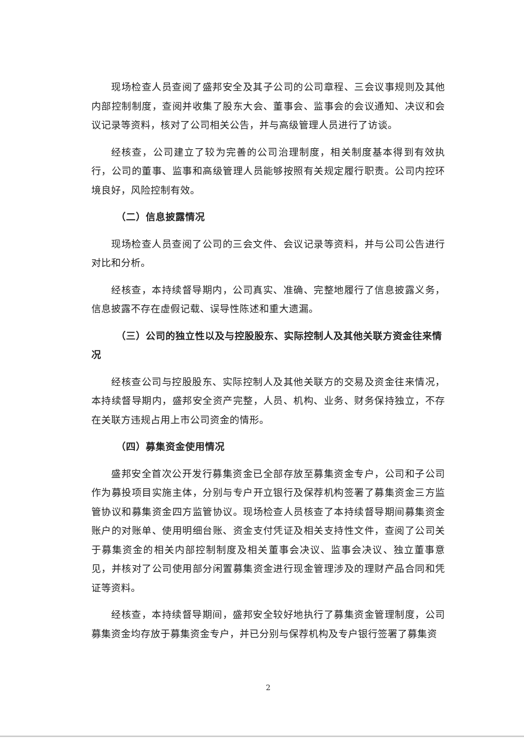现场检查人员查阅了盛邦安全及其子公司的公司章程、三会议事规则及其他内部控制制度，查阅并收集了股东大会、董事会、监事会的会议通知、决议和会议记录等资料，核对了公司相关公告，并与高级管理人员进行了访谈。
经核查，公司建立了较为完善的公司治理制度，相关制度基本得到有效执行，公司的董事、监事和高级管理人员能够按照有关规定履行职责。公司内控环境良好，风险控制有效。
（二）信息披露情况
现场检查人员查阅了公司的三会文件、会议记录等资料，并与公司公告进行对比和分析。
经核查，本持续督导期内，公司真实、准确、完整地履行了信息披露义务，信息披露不存在虚假记载、误导性陈述和重大遗漏。
（三）公司的独立性以及与控股股东、实际控制人及其他关联方资金往来情况
经核查公司与控股股东、实际控制人及其他关联方的交易及资金往来情况，本持续督导期内，盛邦安全资产完整，人员、机构、业务、财务保持独立，不存在关联方违规占用上市公司资金的情形。
（四）募集资金使用情况
盛邦安全首次公开发行募集资金已全部存放至募集资金专户，公司和子公司作为募投项目实施主体，分别与专户开立银行及保荐机构签署了募集资金三方监管协议和募集资金四方监管协议。现场检查人员核查了本持续督导期间募集资金账户的对账单、使用明细台账、资金支付凭证及相关支持性文件，查阅了公司关于募集资金的相关内部控制制度及相关董事会决议、监事会决议、独立董事意见，并核对了公司使用部分闲置募集资金进行现金管理涉及的理财产品合同和凭证等资料。
经核查，本持续督导期间，盛邦安全较好地执行了募集资金管理制度，公司募集资金均存放于募集资金专户，并已分别与保荐机构及专户银行签署了募集资
2